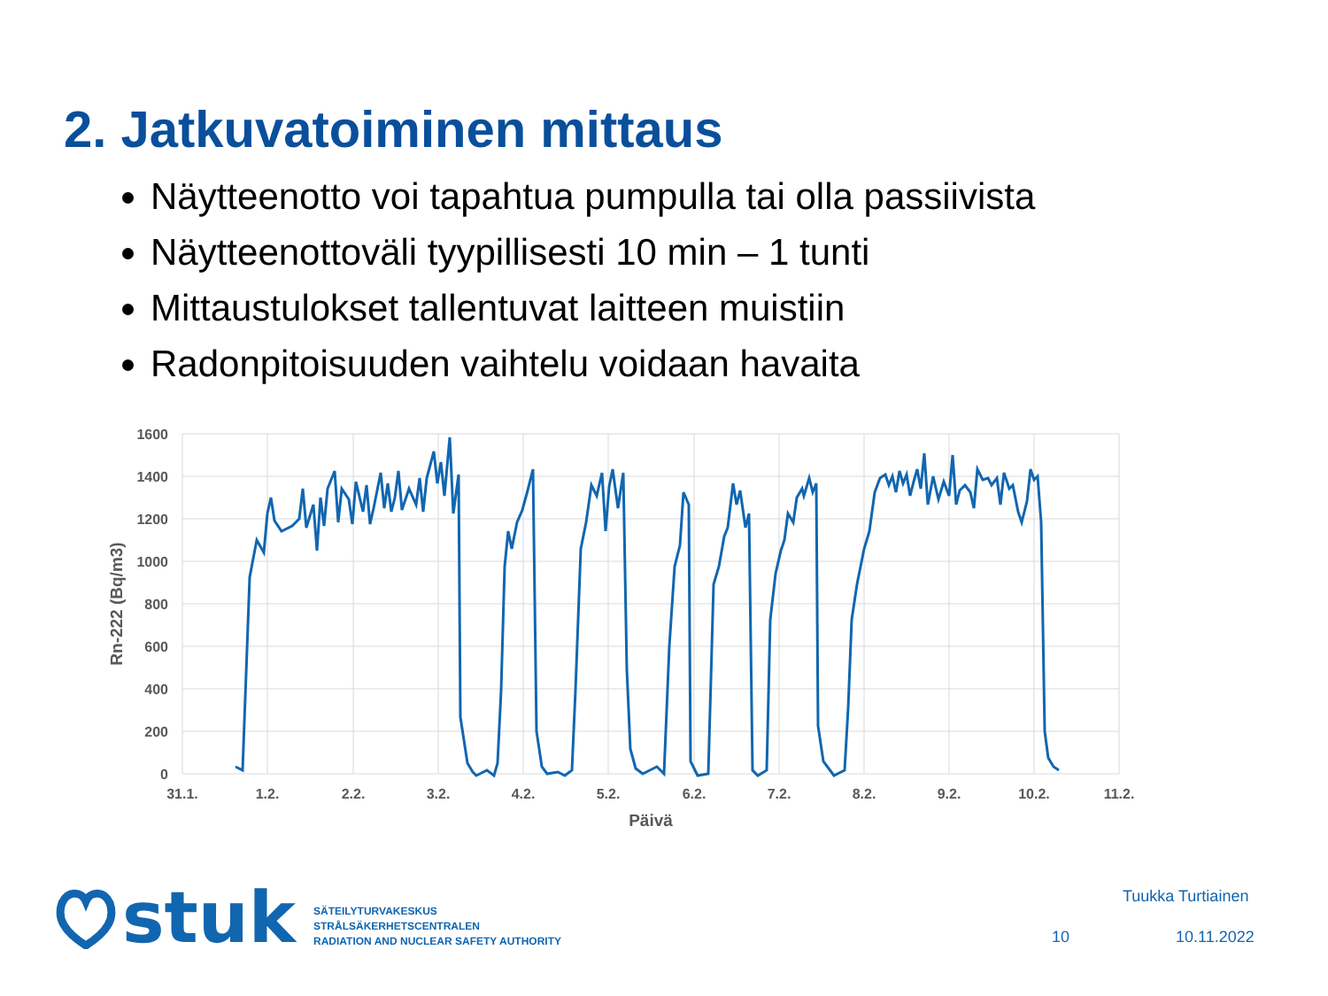2. Jatkuvatoiminen mittaus
Näytteenotto voi tapahtua pumpulla tai olla passiivista
Näytteenottoväli tyypillisesti 10 min – 1 tunti
Mittaustulokset tallentuvat laitteen muistiin
Radonpitoisuuden vaihtelu voidaan havaita
1600
1400
1200
1000
800
600
400
200
0
31.1.
1.2.
2.2.
3.2.
4.2.
5.2.
6.2.
7.2.
8.2.
9.2.
10.2.
11.2.
Päivä
Rn-222 (Bq/m3)
stuk
SÄTEILYTURVAKESKUS
STRÅLSÄKERHETSCENTRALEN
RADIATION AND NUCLEAR SAFETY AUTHORITY
Tuukka Turtiainen
10 10.11.2022